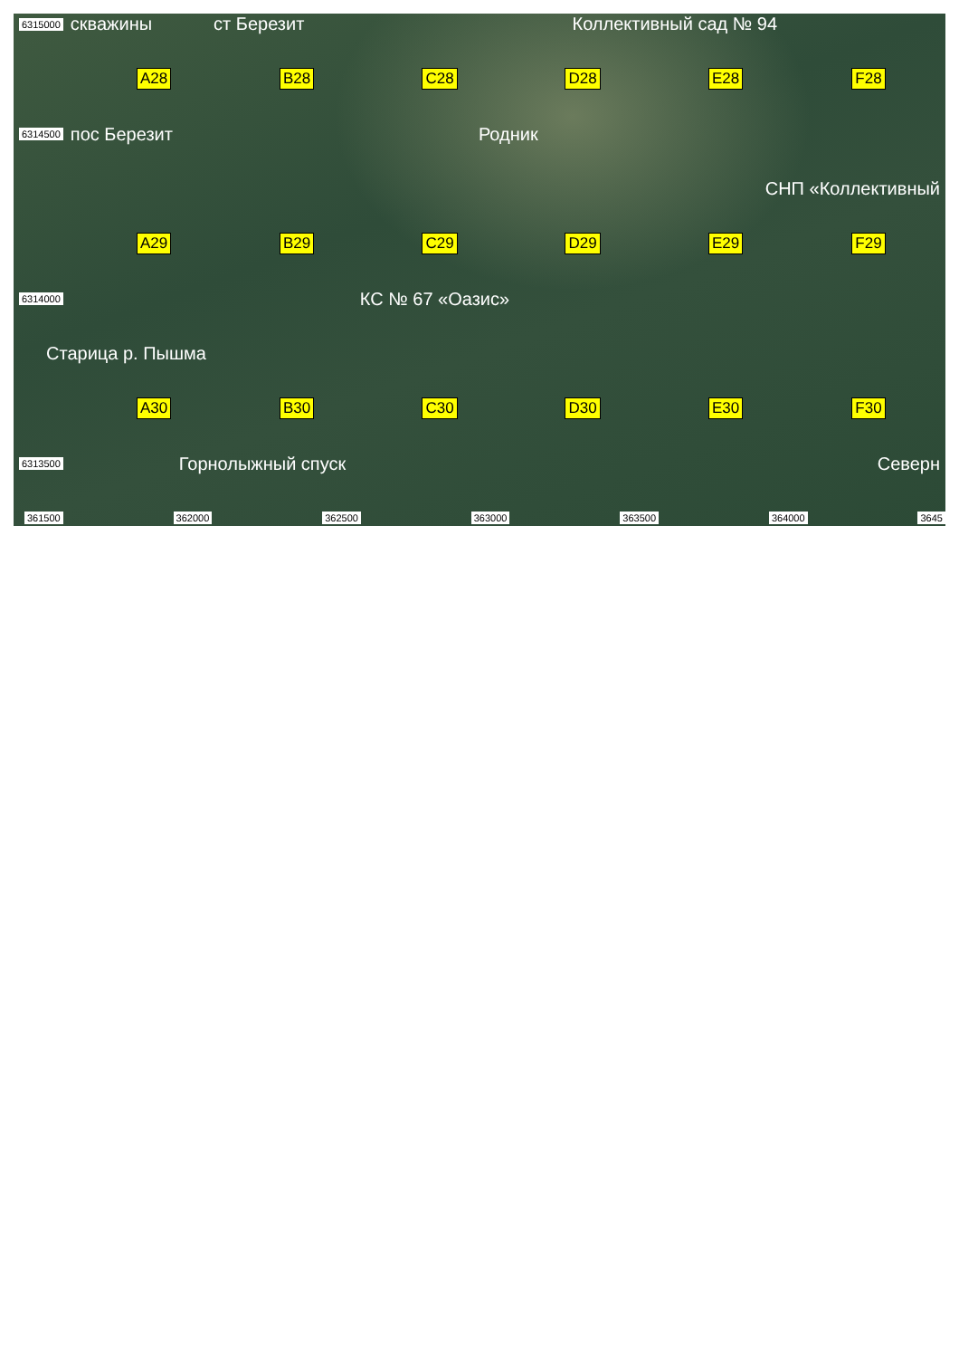6315000 скважины ст Березит Коллективный сад № 94
A28 B28 C28 D28 E28 F28
6314500 пос Березит Родник
СНП «Коллективный
A29 B29 C29 D29 E29 F29
6314000 КС № 67 «Оазис»
Старица р. Пышма
A30 B30 C30 D30 E30 F30
6313500 Горнолыжный спуск Северн
361500 362000 362500 363000 363500 364000 3645